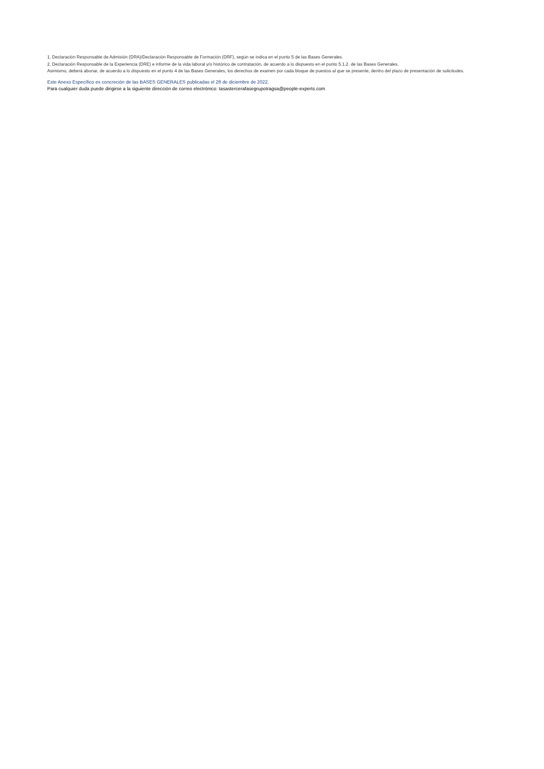1. Declaración Responsable de Admisión (DRA)/Declaración Responsable de Formación (DRF), según se indica en el punto 5 de las Bases Generales.
2. Declaración Responsable de la Experiencia (DRE) e informe de la vida laboral y/o histórico de contratación, de acuerdo a lo dispuesto en el punto 5.1.2. de las Bases Generales.
Asimismo, deberá abonar, de acuerdo a lo dispuesto en el punto 4 de las Bases Generales, los derechos de examen por cada bloque de puestos al que se presente, dentro del plazo de presentación de solicitudes.
Este Anexo Específico es concreción de las BASES GENERALES publicadas el 28 de diciembre de 2022.
Para cualquier duda puede dirigirse a la siguiente dirección de correo electrónico: tasastercerafasegrupotragsa@people-experts.com